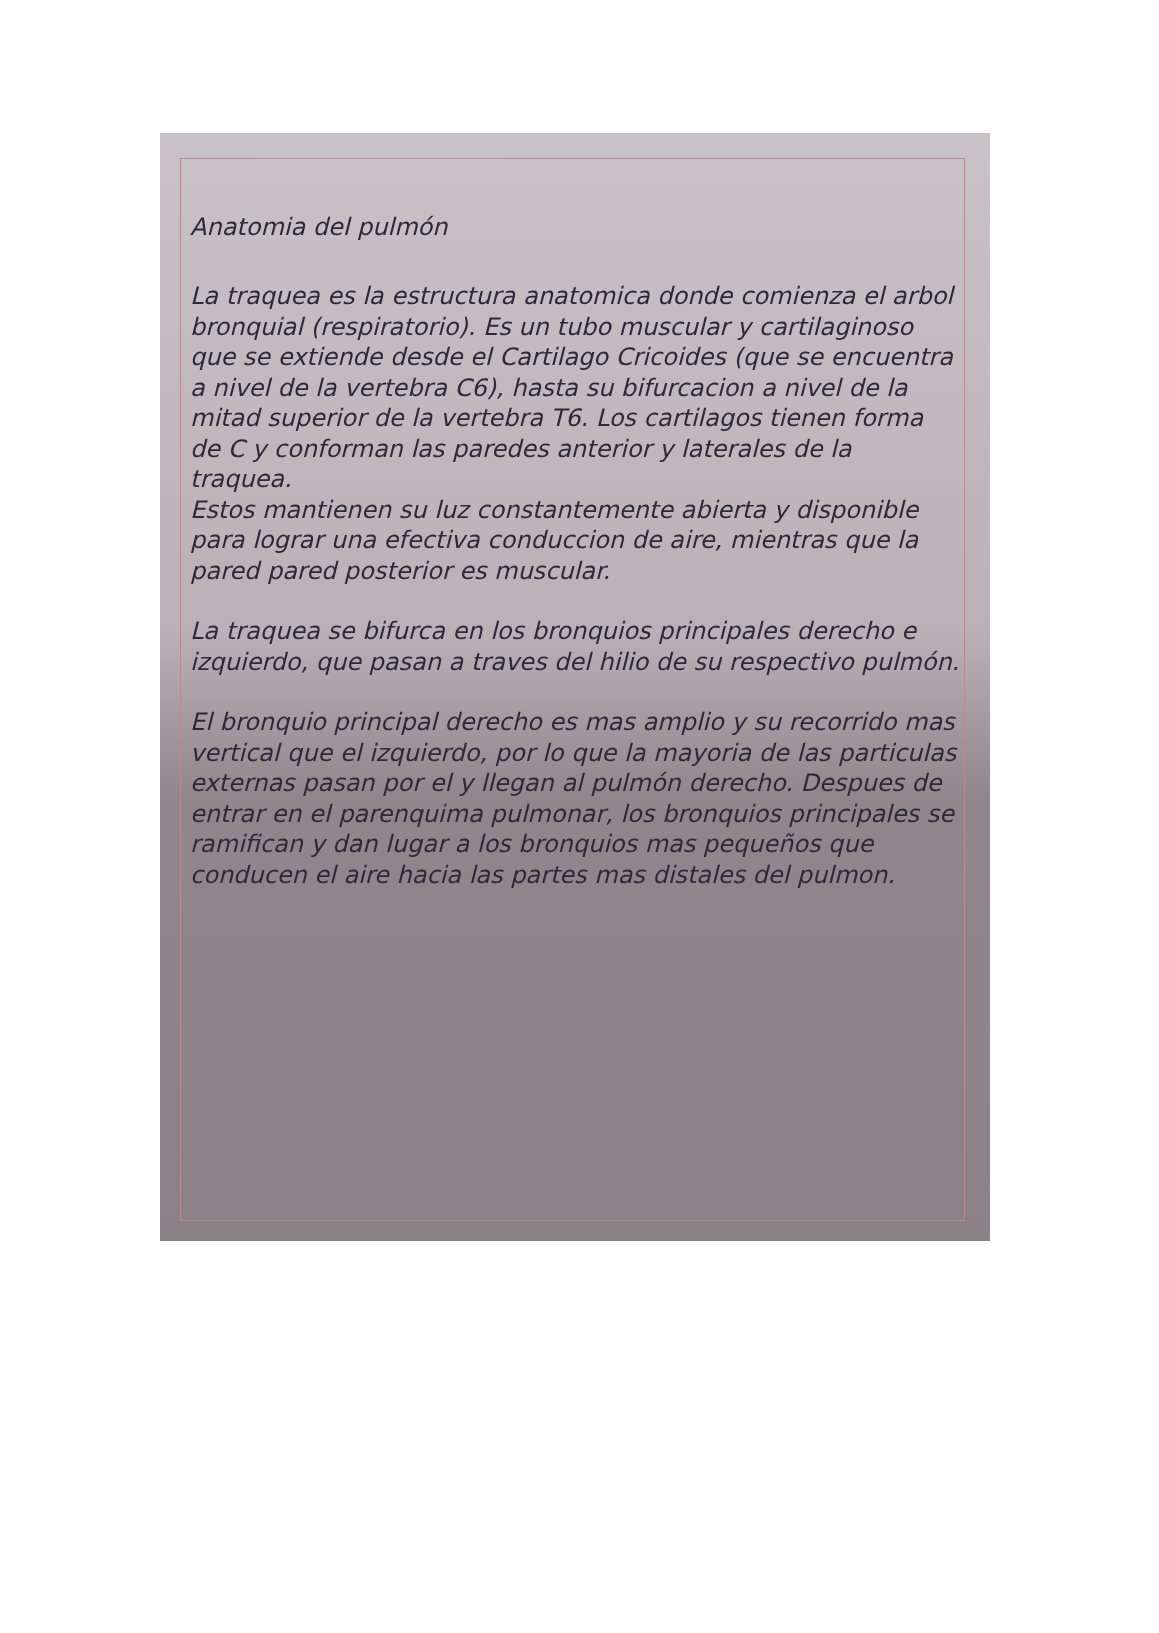Anatomia del pulmón
La traquea es la estructura anatomica donde comienza el arbol bronquial (respiratorio). Es un tubo muscular y cartilaginoso que se extiende desde el Cartilago Cricoides (que se encuentra a nivel de la vertebra C6), hasta su bifurcacion a nivel de la mitad superior de la vertebra T6. Los cartilagos tienen forma de C y conforman las paredes anterior y laterales de la traquea.
Estos mantienen su luz constantemente abierta y disponible para lograr una efectiva conduccion de aire, mientras que la pared pared posterior es muscular.
La traquea se bifurca en los bronquios principales derecho e izquierdo, que pasan a traves del hilio de su respectivo pulmón.
El bronquio principal derecho es mas amplio y su recorrido mas vertical que el izquierdo, por lo que la mayoria de las particulas externas pasan por el y llegan al pulmón derecho. Despues de entrar en el parenquima pulmonar, los bronquios principales se ramifican y dan lugar a los bronquios mas pequeños que conducen el aire hacia las partes mas distales del pulmon.